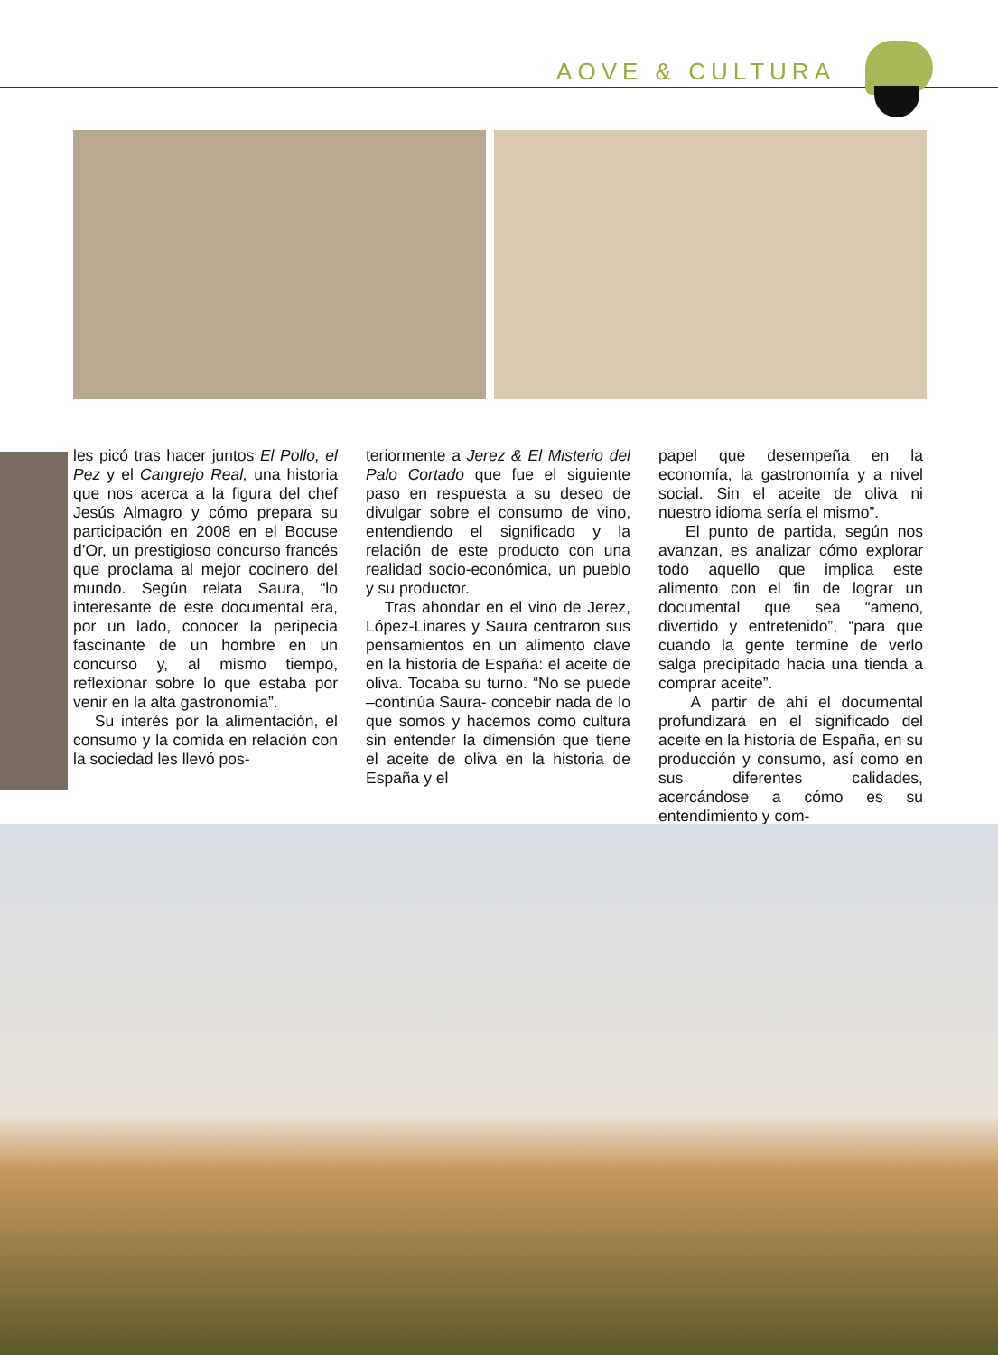AOVE & CULTURA
les picó tras hacer juntos El Pollo, el Pez y el Cangrejo Real, una historia que nos acerca a la figura del chef Jesús Almagro y cómo prepara su participación en 2008 en el Bocuse d’Or, un prestigioso concurso francés que proclama al mejor cocinero del mundo. Según relata Saura, “lo interesante de este documental era, por un lado, conocer la peripecia fascinante de un hombre en un concurso y, al mismo tiempo, reflexionar sobre lo que estaba por venir en la alta gastronomía”.
Su interés por la alimentación, el consumo y la comida en relación con la sociedad les llevó pos-
teriormente a Jerez & El Misterio del Palo Cortado que fue el siguiente paso en respuesta a su deseo de divulgar sobre el consumo de vino, entendiendo el significado y la relación de este producto con una realidad socio-económica, un pueblo y su productor.
Tras ahondar en el vino de Jerez, López-Linares y Saura centraron sus pensamientos en un alimento clave en la historia de España: el aceite de oliva. Tocaba su turno. “No se puede –continúa Saura- concebir nada de lo que somos y hacemos como cultura sin entender la dimensión que tiene el aceite de oliva en la historia de España y el
papel que desempeña en la economía, la gastronomía y a nivel social. Sin el aceite de oliva ni nuestro idioma sería el mismo”.
El punto de partida, según nos avanzan, es analizar cómo explorar todo aquello que implica este alimento con el fin de lograr un documental que sea “ameno, divertido y entretenido”, “para que cuando la gente termine de verlo salga precipitado hacia una tienda a comprar aceite”.
A partir de ahí el documental profundizará en el significado del aceite en la historia de España, en su producción y consumo, así como en sus diferentes calidades, acercándose a cómo es su entendimiento y com-